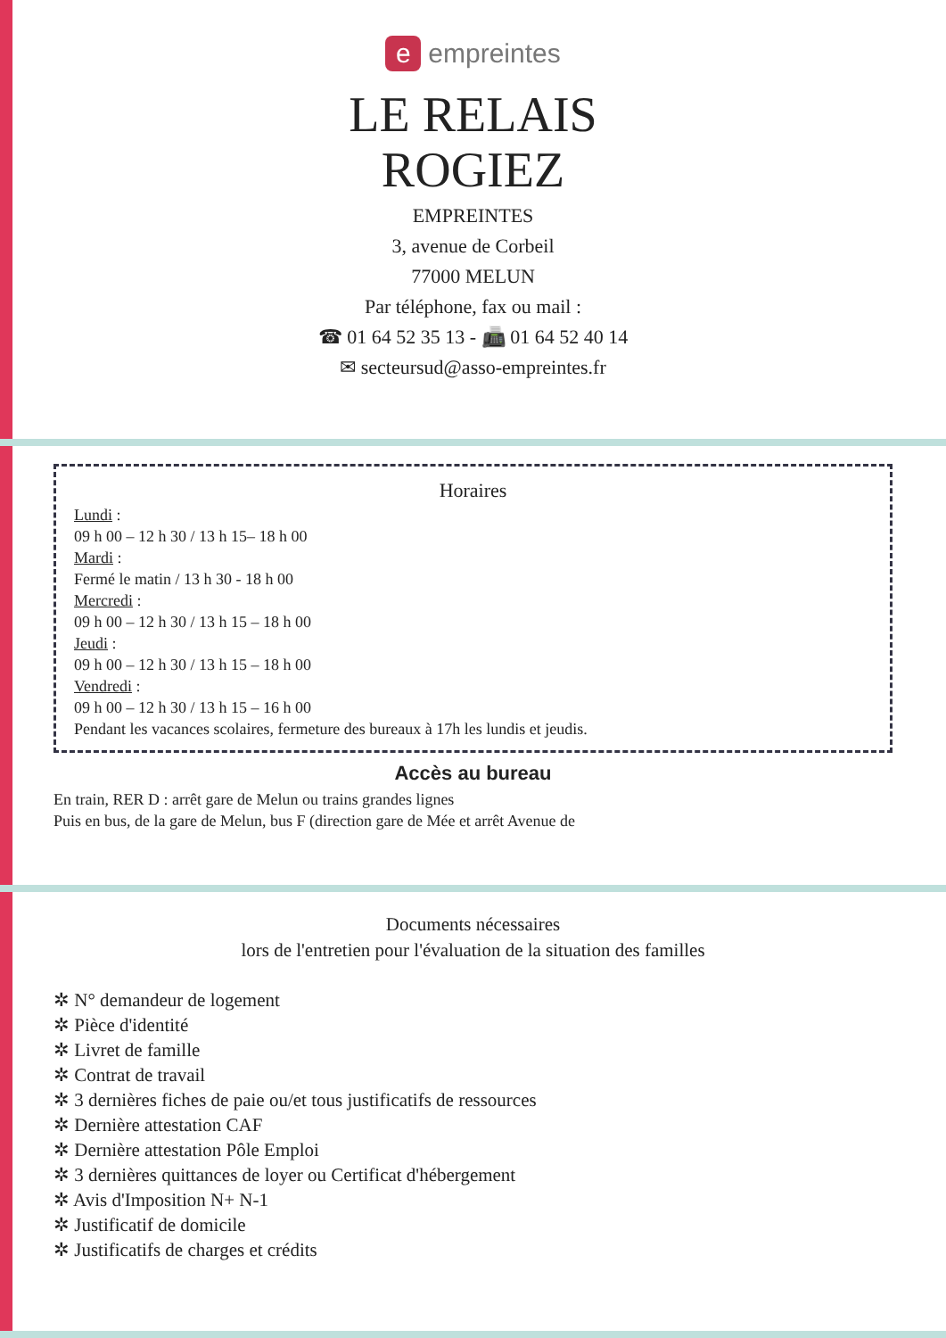e empreintes
LE RELAIS
ROGIEZ
EMPREINTES
3, avenue de Corbeil
77000 MELUN
Par téléphone, fax ou mail :
☎ 01 64 52 35 13 - 📠 01 64 52 40 14
✉ secteursud@asso-empreintes.fr
Horaires
Lundi :
09 h 00 – 12 h 30 / 13 h 15– 18 h 00
Mardi :
Fermé le matin / 13 h 30 - 18 h 00
Mercredi :
09 h 00 – 12 h 30 / 13 h 15 – 18 h 00
Jeudi :
09 h 00 – 12 h 30 / 13 h 15 – 18 h 00
Vendredi :
09 h 00 – 12 h 30 / 13 h 15 – 16 h 00
Pendant les vacances scolaires, fermeture des bureaux à 17h les lundis et jeudis.
Accès au bureau
En train, RER D : arrêt gare de Melun ou trains grandes lignes
Puis en bus, de la gare de Melun, bus F (direction gare de Mée et arrêt Avenue de
Documents nécessaires
lors de l'entretien pour l'évaluation de la situation des familles
✲ N° demandeur de logement
✲ Pièce d'identité
✲ Livret de famille
✲ Contrat de travail
✲ 3 dernières fiches de paie ou/et tous justificatifs de ressources
✲ Dernière attestation CAF
✲ Dernière attestation Pôle Emploi
✲ 3 dernières quittances de loyer ou Certificat d'hébergement
✲ Avis d'Imposition N+ N-1
✲ Justificatif de domicile
✲ Justificatifs de charges et crédits